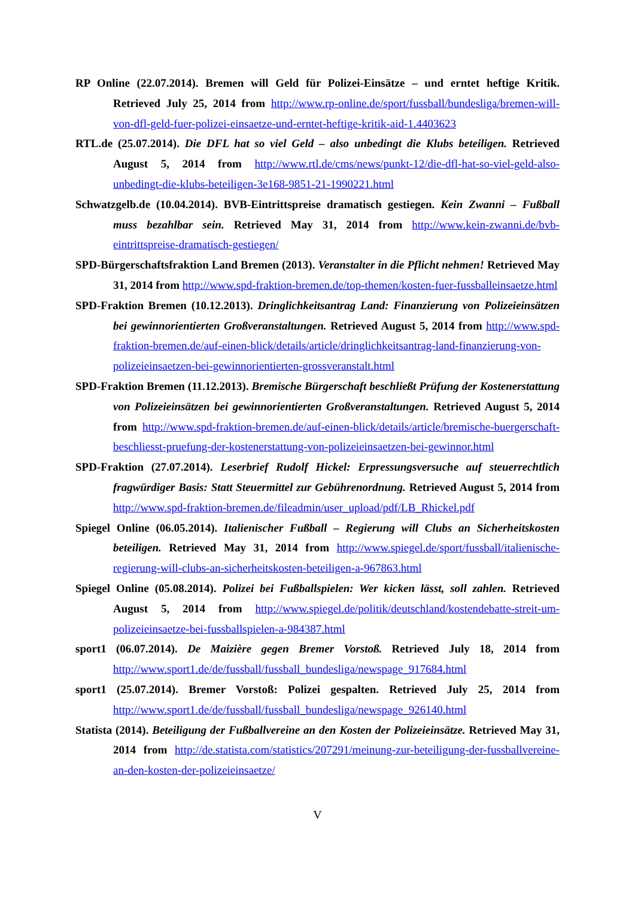RP Online (22.07.2014). Bremen will Geld für Polizei-Einsätze – und erntet heftige Kritik. Retrieved July 25, 2014 from http://www.rp-online.de/sport/fussball/bundesliga/bremen-will-von-dfl-geld-fuer-polizei-einsaetze-und-erntet-heftige-kritik-aid-1.4403623
RTL.de (25.07.2014). Die DFL hat so viel Geld – also unbedingt die Klubs beteiligen. Retrieved August 5, 2014 from http://www.rtl.de/cms/news/punkt-12/die-dfl-hat-so-viel-geld-also-unbedingt-die-klubs-beteiligen-3e168-9851-21-1990221.html
Schwatzgelb.de (10.04.2014). BVB-Eintrittspreise dramatisch gestiegen. Kein Zwanni – Fußball muss bezahlbar sein. Retrieved May 31, 2014 from http://www.kein-zwanni.de/bvb-eintrittspreise-dramatisch-gestiegen/
SPD-Bürgerschaftsfraktion Land Bremen (2013). Veranstalter in die Pflicht nehmen! Retrieved May 31, 2014 from http://www.spd-fraktion-bremen.de/top-themen/kosten-fuer-fussballeinsaetze.html
SPD-Fraktion Bremen (10.12.2013). Dringlichkeitsantrag Land: Finanzierung von Polizeieinsätzen bei gewinnorientierten Großveranstaltungen. Retrieved August 5, 2014 from http://www.spd-fraktion-bremen.de/auf-einen-blick/details/article/dringlichkeitsantrag-land-finanzierung-von-polizeieinsaetzen-bei-gewinnorientierten-grossveranstalt.html
SPD-Fraktion Bremen (11.12.2013). Bremische Bürgerschaft beschließt Prüfung der Kostenerstattung von Polizeieinsätzen bei gewinnorientierten Großveranstaltungen. Retrieved August 5, 2014 from http://www.spd-fraktion-bremen.de/auf-einen-blick/details/article/bremische-buergerschaft-beschliesst-pruefung-der-kostenerstattung-von-polizeieinsaetzen-bei-gewinnor.html
SPD-Fraktion (27.07.2014). Leserbrief Rudolf Hickel: Erpressungsversuche auf steuerrechtlich fragwürdiger Basis: Statt Steuermittel zur Gebührenordnung. Retrieved August 5, 2014 from http://www.spd-fraktion-bremen.de/fileadmin/user_upload/pdf/LB_Rhickel.pdf
Spiegel Online (06.05.2014). Italienischer Fußball – Regierung will Clubs an Sicherheitskosten beteiligen. Retrieved May 31, 2014 from http://www.spiegel.de/sport/fussball/italienische-regierung-will-clubs-an-sicherheitskosten-beteiligen-a-967863.html
Spiegel Online (05.08.2014). Polizei bei Fußballspielen: Wer kicken lässt, soll zahlen. Retrieved August 5, 2014 from http://www.spiegel.de/politik/deutschland/kostendebatte-streit-um-polizeieinsaetze-bei-fussballspielen-a-984387.html
sport1 (06.07.2014). De Maizière gegen Bremer Vorstoß. Retrieved July 18, 2014 from http://www.sport1.de/de/fussball/fussball_bundesliga/newspage_917684.html
sport1 (25.07.2014). Bremer Vorstoß: Polizei gespalten. Retrieved July 25, 2014 from http://www.sport1.de/de/fussball/fussball_bundesliga/newspage_926140.html
Statista (2014). Beteiligung der Fußballvereine an den Kosten der Polizeieinsätze. Retrieved May 31, 2014 from http://de.statista.com/statistics/207291/meinung-zur-beteiligung-der-fussballvereine-an-den-kosten-der-polizeieinsaetze/
V